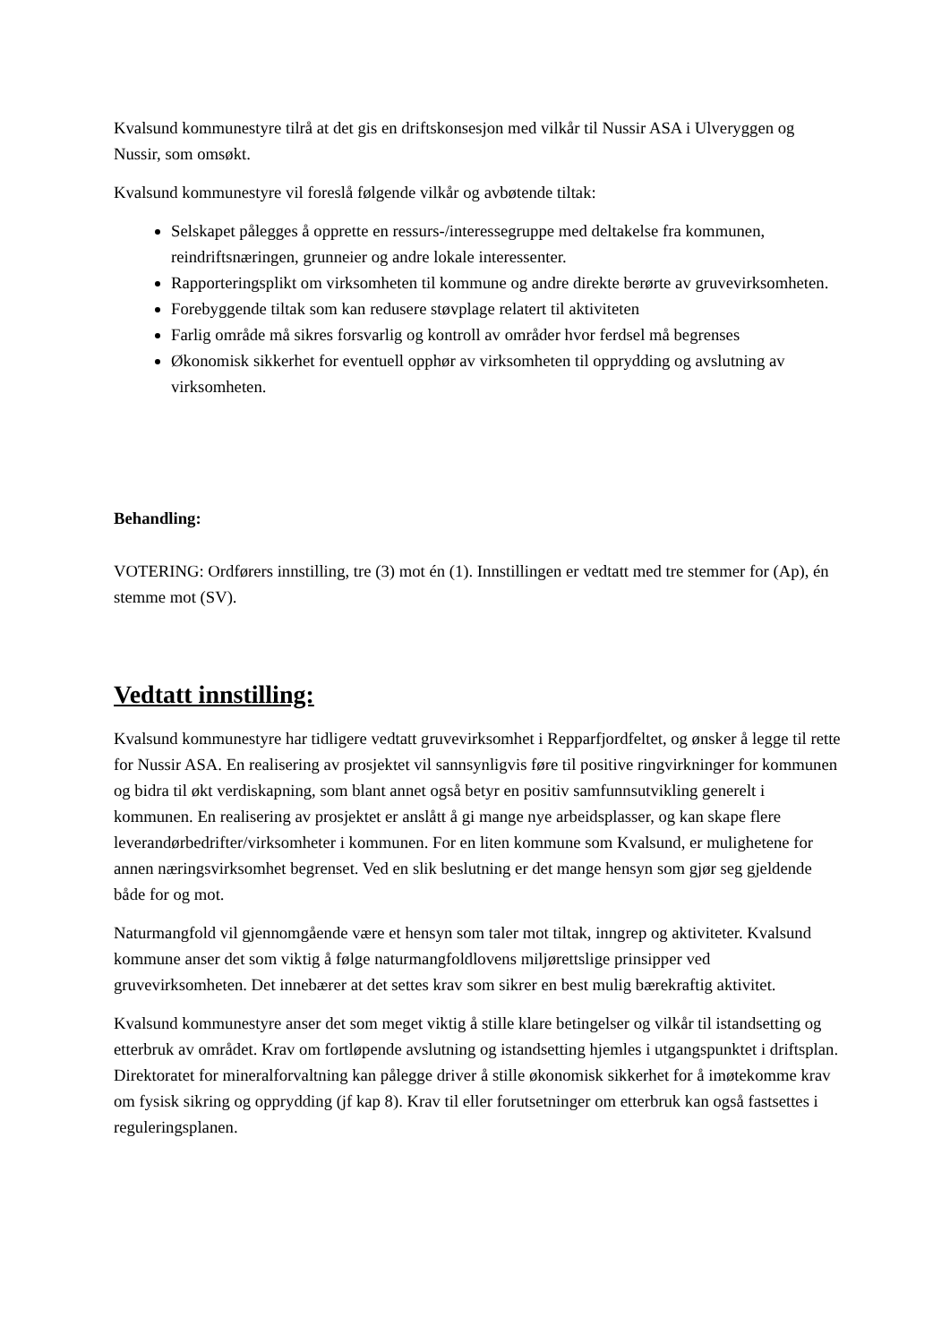Kvalsund kommunestyre tilrå at det gis en driftskonsesjon med vilkår til Nussir ASA i Ulveryggen og Nussir, som omsøkt.
Kvalsund kommunestyre vil foreslå følgende vilkår og avbøtende tiltak:
Selskapet pålegges å opprette en ressurs-/interessegruppe med deltakelse fra kommunen, reindriftsnæringen, grunneier og andre lokale interessenter.
Rapporteringsplikt om virksomheten til kommune og andre direkte berørte av gruvevirksomheten.
Forebyggende tiltak som kan redusere støvplage relatert til aktiviteten
Farlig område må sikres forsvarlig og kontroll av områder hvor ferdsel må begrenses
Økonomisk sikkerhet for eventuell opphør av virksomheten til opprydding og avslutning av virksomheten.
Behandling:
VOTERING: Ordførers innstilling, tre (3) mot én (1). Innstillingen er vedtatt med tre stemmer for (Ap), én stemme mot (SV).
Vedtatt innstilling:
Kvalsund kommunestyre har tidligere vedtatt gruvevirksomhet i Repparfjordfeltet, og ønsker å legge til rette for Nussir ASA. En realisering av prosjektet vil sannsynligvis føre til positive ringvirkninger for kommunen og bidra til økt verdiskapning, som blant annet også betyr en positiv samfunnsutvikling generelt i kommunen. En realisering av prosjektet er anslått å gi mange nye arbeidsplasser, og kan skape flere leverandørbedrifter/virksomheter i kommunen. For en liten kommune som Kvalsund, er mulighetene for annen næringsvirksomhet begrenset. Ved en slik beslutning er det mange hensyn som gjør seg gjeldende både for og mot.
Naturmangfold vil gjennomgående være et hensyn som taler mot tiltak, inngrep og aktiviteter. Kvalsund kommune anser det som viktig å følge naturmangfoldlovens miljørettslige prinsipper ved gruvevirksomheten. Det innebærer at det settes krav som sikrer en best mulig bærekraftig aktivitet.
Kvalsund kommunestyre anser det som meget viktig å stille klare betingelser og vilkår til istandsetting og etterbruk av området. Krav om fortløpende avslutning og istandsetting hjemles i utgangspunktet i driftsplan. Direktoratet for mineralforvaltning kan pålegge driver å stille økonomisk sikkerhet for å imøtekomme krav om fysisk sikring og opprydding (jf kap 8). Krav til eller forutsetninger om etterbruk kan også fastsettes i reguleringsplanen.